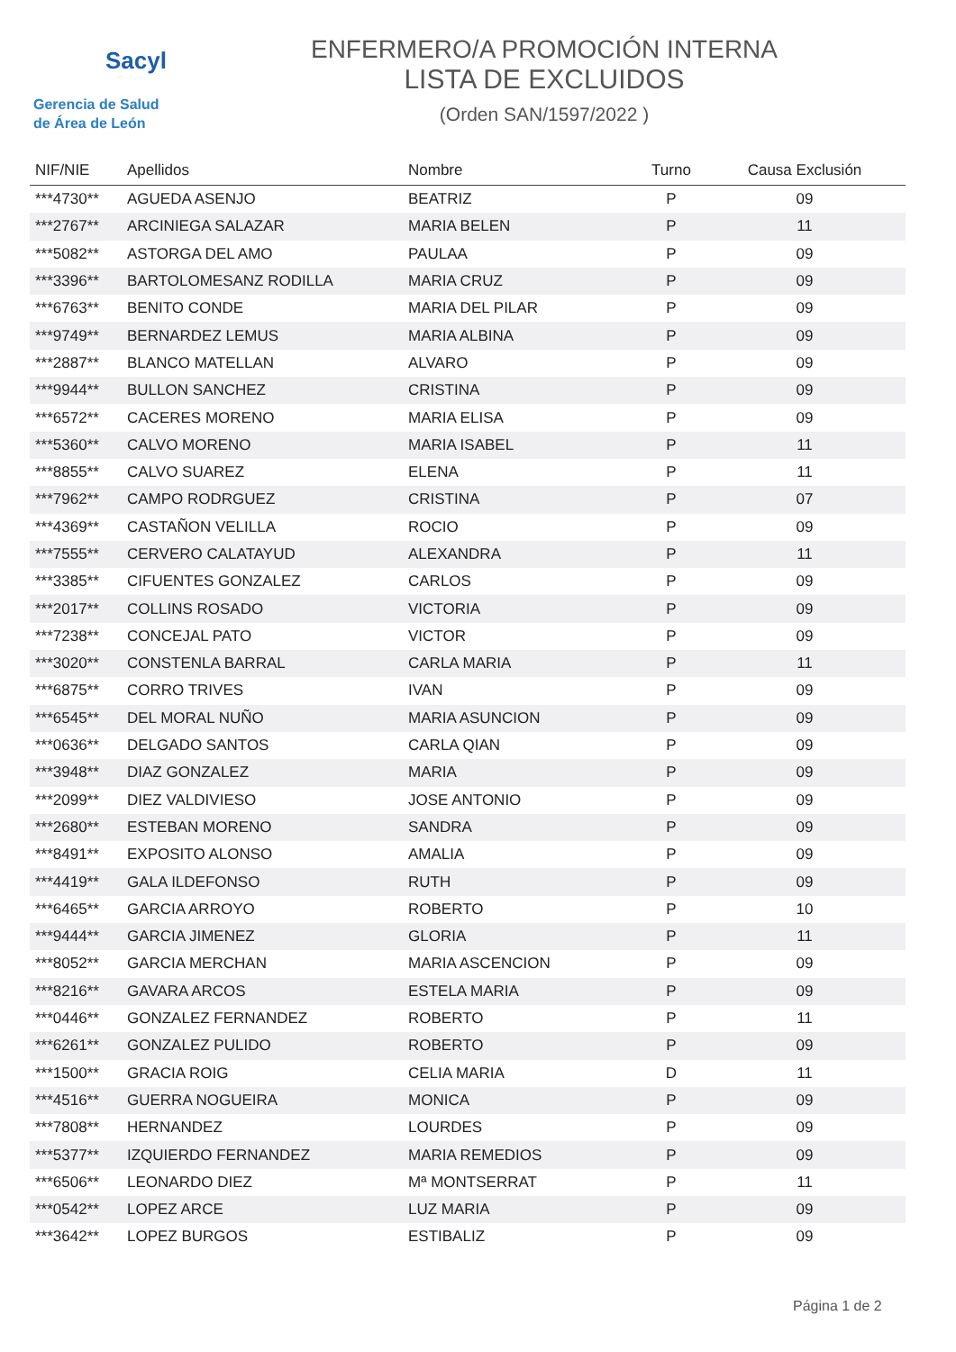Sacyl
Gerencia de Salud
de Área de León
ENFERMERO/A PROMOCIÓN INTERNA
LISTA DE EXCLUIDOS
(Orden SAN/1597/2022 )
| NIF/NIE | Apellidos | Nombre | Turno | Causa Exclusión |
| --- | --- | --- | --- | --- |
| ***4730** | AGUEDA ASENJO | BEATRIZ | P | 09 |
| ***2767** | ARCINIEGA SALAZAR | MARIA BELEN | P | 11 |
| ***5082** | ASTORGA DEL AMO | PAULAA | P | 09 |
| ***3396** | BARTOLOMESANZ RODILLA | MARIA CRUZ | P | 09 |
| ***6763** | BENITO CONDE | MARIA DEL PILAR | P | 09 |
| ***9749** | BERNARDEZ LEMUS | MARIA ALBINA | P | 09 |
| ***2887** | BLANCO MATELLAN | ALVARO | P | 09 |
| ***9944** | BULLON SANCHEZ | CRISTINA | P | 09 |
| ***6572** | CACERES MORENO | MARIA ELISA | P | 09 |
| ***5360** | CALVO MORENO | MARIA ISABEL | P | 11 |
| ***8855** | CALVO SUAREZ | ELENA | P | 11 |
| ***7962** | CAMPO RODRGUEZ | CRISTINA | P | 07 |
| ***4369** | CASTAÑON VELILLA | ROCIO | P | 09 |
| ***7555** | CERVERO CALATAYUD | ALEXANDRA | P | 11 |
| ***3385** | CIFUENTES GONZALEZ | CARLOS | P | 09 |
| ***2017** | COLLINS ROSADO | VICTORIA | P | 09 |
| ***7238** | CONCEJAL PATO | VICTOR | P | 09 |
| ***3020** | CONSTENLA BARRAL | CARLA MARIA | P | 11 |
| ***6875** | CORRO TRIVES | IVAN | P | 09 |
| ***6545** | DEL MORAL NUÑO | MARIA ASUNCION | P | 09 |
| ***0636** | DELGADO SANTOS | CARLA QIAN | P | 09 |
| ***3948** | DIAZ GONZALEZ | MARIA | P | 09 |
| ***2099** | DIEZ VALDIVIESO | JOSE ANTONIO | P | 09 |
| ***2680** | ESTEBAN MORENO | SANDRA | P | 09 |
| ***8491** | EXPOSITO ALONSO | AMALIA | P | 09 |
| ***4419** | GALA ILDEFONSO | RUTH | P | 09 |
| ***6465** | GARCIA ARROYO | ROBERTO | P | 10 |
| ***9444** | GARCIA JIMENEZ | GLORIA | P | 11 |
| ***8052** | GARCIA MERCHAN | MARIA ASCENCION | P | 09 |
| ***8216** | GAVARA ARCOS | ESTELA MARIA | P | 09 |
| ***0446** | GONZALEZ FERNANDEZ | ROBERTO | P | 11 |
| ***6261** | GONZALEZ PULIDO | ROBERTO | P | 09 |
| ***1500** | GRACIA ROIG | CELIA MARIA | D | 11 |
| ***4516** | GUERRA NOGUEIRA | MONICA | P | 09 |
| ***7808** | HERNANDEZ | LOURDES | P | 09 |
| ***5377** | IZQUIERDO FERNANDEZ | MARIA REMEDIOS | P | 09 |
| ***6506** | LEONARDO DIEZ | Mª MONTSERRAT | P | 11 |
| ***0542** | LOPEZ ARCE | LUZ MARIA | P | 09 |
| ***3642** | LOPEZ BURGOS | ESTIBALIZ | P | 09 |
Página 1 de 2